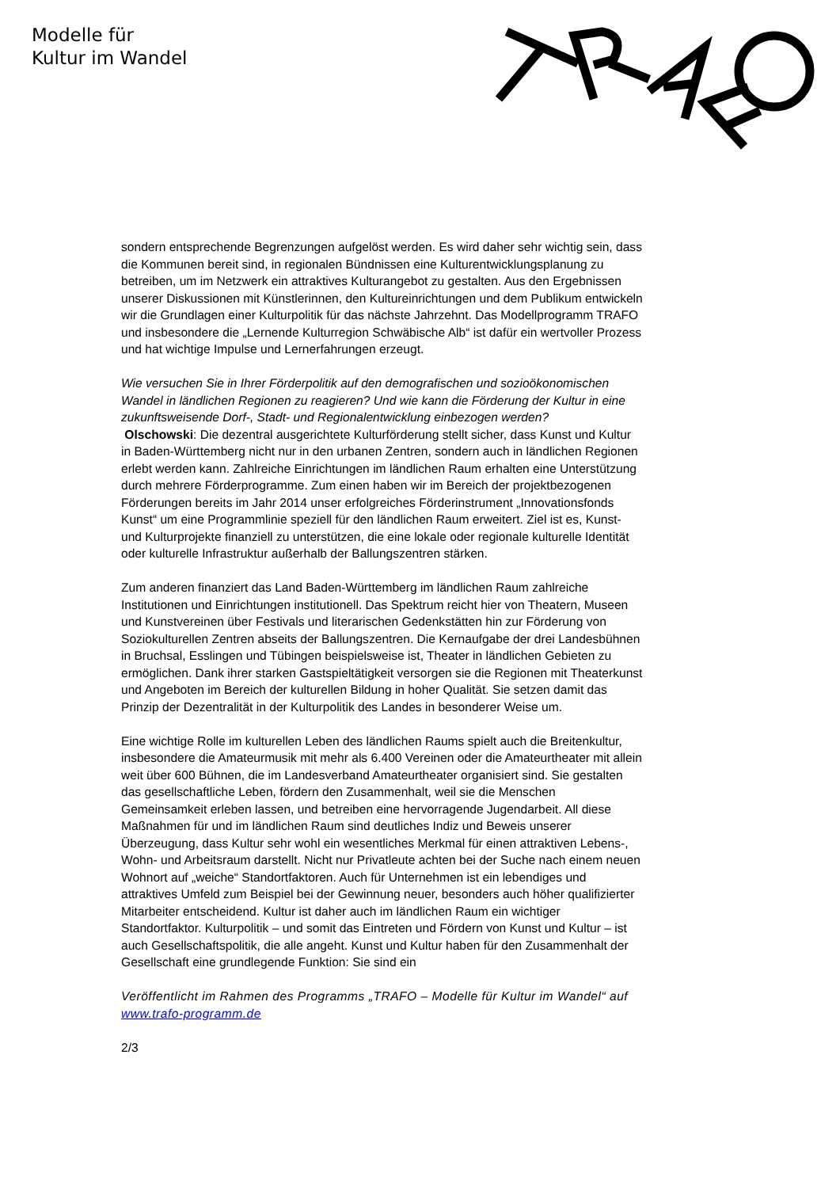Modelle für
Kultur im Wandel
sondern entsprechende Begrenzungen aufgelöst werden. Es wird daher sehr wichtig sein, dass die Kommunen bereit sind, in regionalen Bündnissen eine Kulturentwicklungsplanung zu betreiben, um im Netzwerk ein attraktives Kulturangebot zu gestalten. Aus den Ergebnissen unserer Diskussionen mit Künstlerinnen, den Kultureinrichtungen und dem Publikum entwickeln wir die Grundlagen einer Kulturpolitik für das nächste Jahrzehnt. Das Modellprogramm TRAFO und insbesondere die „Lernende Kulturregion Schwäbische Alb“ ist dafür ein wertvoller Prozess und hat wichtige Impulse und Lernerfahrungen erzeugt.
Wie versuchen Sie in Ihrer Förderpolitik auf den demografischen und sozioökonomischen Wandel in ländlichen Regionen zu reagieren? Und wie kann die Förderung der Kultur in eine zukunftsweisende Dorf-, Stadt- und Regionalentwicklung einbezogen werden?
Olschowski: Die dezentral ausgerichtete Kulturförderung stellt sicher, dass Kunst und Kultur in Baden-Württemberg nicht nur in den urbanen Zentren, sondern auch in ländlichen Regionen erlebt werden kann. Zahlreiche Einrichtungen im ländlichen Raum erhalten eine Unterstützung durch mehrere Förderprogramme. Zum einen haben wir im Bereich der projektbezogenen Förderungen bereits im Jahr 2014 unser erfolgreiches Förderinstrument „Innovationsfonds Kunst“ um eine Programmlinie speziell für den ländlichen Raum erweitert. Ziel ist es, Kunst- und Kulturprojekte finanziell zu unterstützen, die eine lokale oder regionale kulturelle Identität oder kulturelle Infrastruktur außerhalb der Ballungszentren stärken.
Zum anderen finanziert das Land Baden-Württemberg im ländlichen Raum zahlreiche Institutionen und Einrichtungen institutionell. Das Spektrum reicht hier von Theatern, Museen und Kunstvereinen über Festivals und literarischen Gedenkstätten hin zur Förderung von Soziokulturellen Zentren abseits der Ballungszentren. Die Kernaufgabe der drei Landesbühnen in Bruchsal, Esslingen und Tübingen beispielsweise ist, Theater in ländlichen Gebieten zu ermöglichen. Dank ihrer starken Gastspieltätigkeit versorgen sie die Regionen mit Theaterkunst und Angeboten im Bereich der kulturellen Bildung in hoher Qualität. Sie setzen damit das Prinzip der Dezentralität in der Kulturpolitik des Landes in besonderer Weise um.
Eine wichtige Rolle im kulturellen Leben des ländlichen Raums spielt auch die Breitenkultur, insbesondere die Amateurmusik mit mehr als 6.400 Vereinen oder die Amateurtheater mit allein weit über 600 Bühnen, die im Landesverband Amateurtheater organisiert sind. Sie gestalten das gesellschaftliche Leben, fördern den Zusammenhalt, weil sie die Menschen Gemeinsamkeit erleben lassen, und betreiben eine hervorragende Jugendarbeit. All diese Maßnahmen für und im ländlichen Raum sind deutliches Indiz und Beweis unserer Überzeugung, dass Kultur sehr wohl ein wesentliches Merkmal für einen attraktiven Lebens-, Wohn- und Arbeitsraum darstellt. Nicht nur Privatleute achten bei der Suche nach einem neuen Wohnort auf „weiche“ Standortfaktoren. Auch für Unternehmen ist ein lebendiges und attraktives Umfeld zum Beispiel bei der Gewinnung neuer, besonders auch höher qualifizierter Mitarbeiter entscheidend. Kultur ist daher auch im ländlichen Raum ein wichtiger Standortfaktor. Kulturpolitik – und somit das Eintreten und Fördern von Kunst und Kultur – ist auch Gesellschaftspolitik, die alle angeht. Kunst und Kultur haben für den Zusammenhalt der Gesellschaft eine grundlegende Funktion: Sie sind ein
Veröffentlicht im Rahmen des Programms „TRAFO – Modelle für Kultur im Wandel“ auf www.trafo-programm.de
2/3